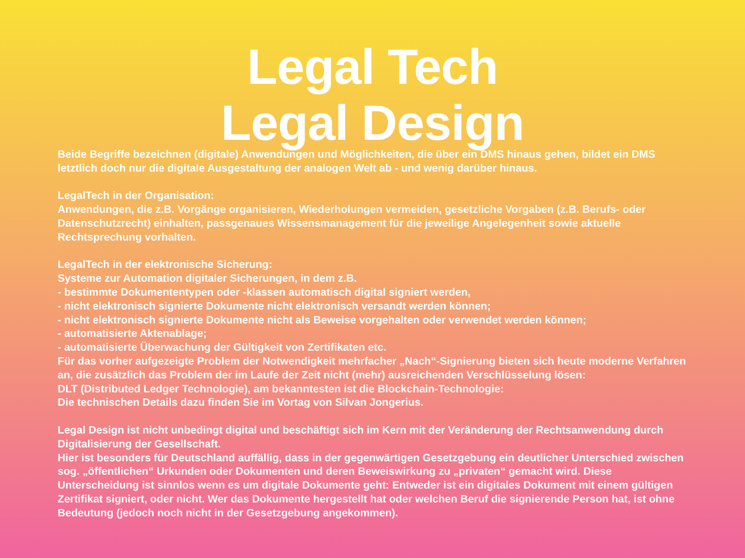Legal Tech
Legal Design
Beide Begriffe bezeichnen (digitale) Anwendungen und Möglichkeiten, die über ein DMS hinaus gehen, bildet ein DMS letztlich doch nur die digitale Ausgestaltung der analogen Welt ab - und wenig darüber hinaus.
LegalTech in der Organisation:
Anwendungen, die z.B. Vorgänge organisieren, Wiederholungen vermeiden, gesetzliche Vorgaben (z.B. Berufs- oder Datenschutzrecht) einhalten, passgenaues Wissensmanagement für die jeweilige Angelegenheit sowie aktuelle Rechtsprechung vorhalten.
LegalTech in der elektronische Sicherung:
Systeme zur Automation digitaler Sicherungen, in dem z.B.
- bestimmte Dokumententypen oder -klassen automatisch digital signiert werden,
- nicht elektronisch signierte Dokumente nicht elektronisch versandt werden können;
- nicht elektronisch signierte Dokumente nicht als Beweise vorgehalten oder verwendet werden können;
- automatisierte Aktenablage;
- automatisierte Überwachung der Gültigkeit von Zertifikaten etc.
Für das vorher aufgezeigte Problem der Notwendigkeit mehrfacher „Nach“-Signierung bieten sich heute moderne Verfahren an, die zusätzlich das Problem der im Laufe der Zeit nicht (mehr) ausreichenden Verschlüsselung lösen:
DLT (Distributed Ledger Technologie), am bekanntesten ist die Blockchain-Technologie:
Die technischen Details dazu finden Sie im Vortag von Silvan Jongerius.
Legal Design ist nicht unbedingt digital und beschäftigt sich im Kern mit der Veränderung der Rechtsanwendung durch Digitalisierung der Gesellschaft.
Hier ist besonders für Deutschland auffällig, dass in der gegenwärtigen Gesetzgebung ein deutlicher Unterschied zwischen sog. „öffentlichen“ Urkunden oder Dokumenten und deren Beweiswirkung zu „privaten“ gemacht wird. Diese Unterscheidung ist sinnlos wenn es um digitale Dokumente geht: Entweder ist ein digitales Dokument mit einem gültigen Zertifikat signiert, oder nicht. Wer das Dokumente hergestellt hat oder welchen Beruf die signierende Person hat, ist ohne Bedeutung (jedoch noch nicht in der Gesetzgebung angekommen).